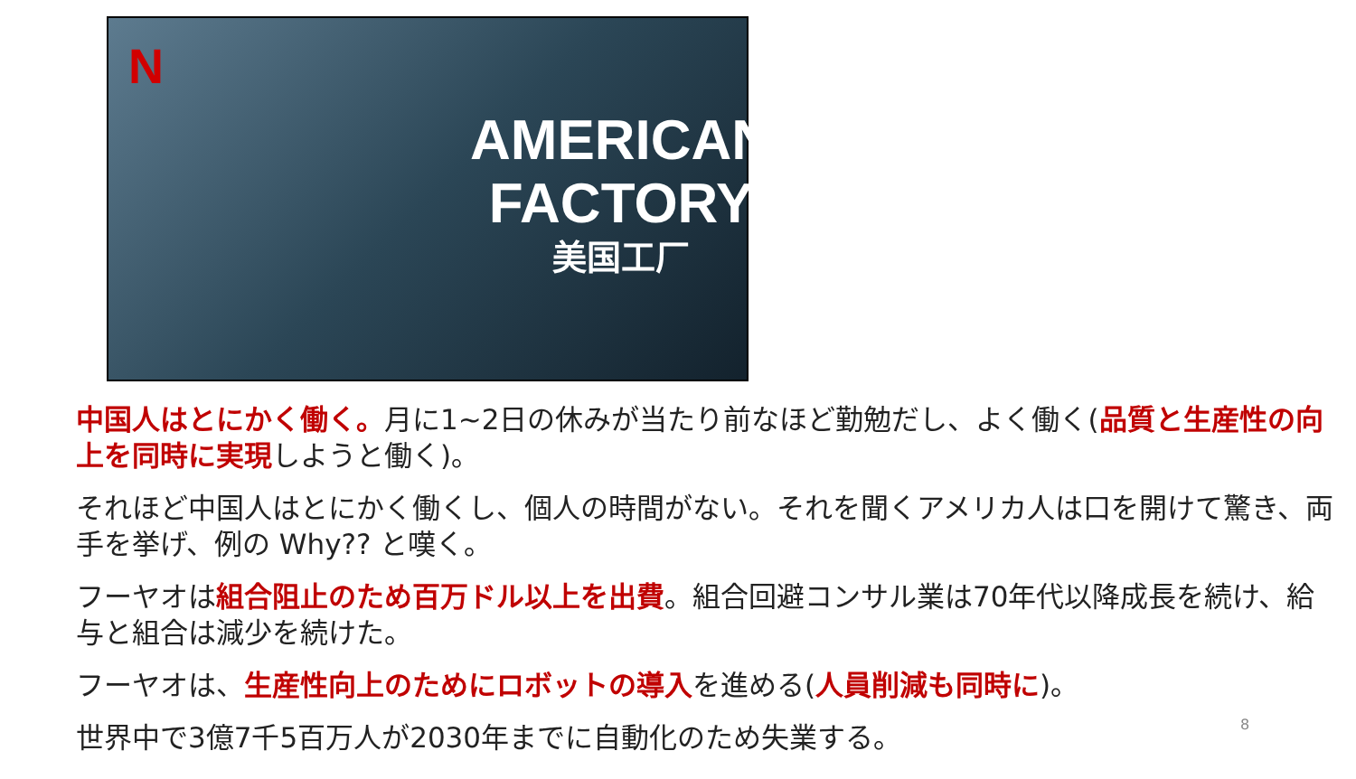N
AMERICAN
FACTORY
美国工厂
中国人はとにかく働く。月に1~2日の休みが当たり前なほど勤勉だし、よく働く(品質と生産性の向上を同時に実現しようと働く)。
それほど中国人はとにかく働くし、個人の時間がない。それを聞くアメリカ人は口を開けて驚き、両手を挙げ、例の Why?? と嘆く。
フーヤオは組合阻止のため百万ドル以上を出費。組合回避コンサル業は70年代以降成長を続け、給与と組合は減少を続けた。
フーヤオは、生産性向上のためにロボットの導入を進める(人員削減も同時に)。
世界中で3億7千5百万人が2030年までに自動化のため失業する。
8